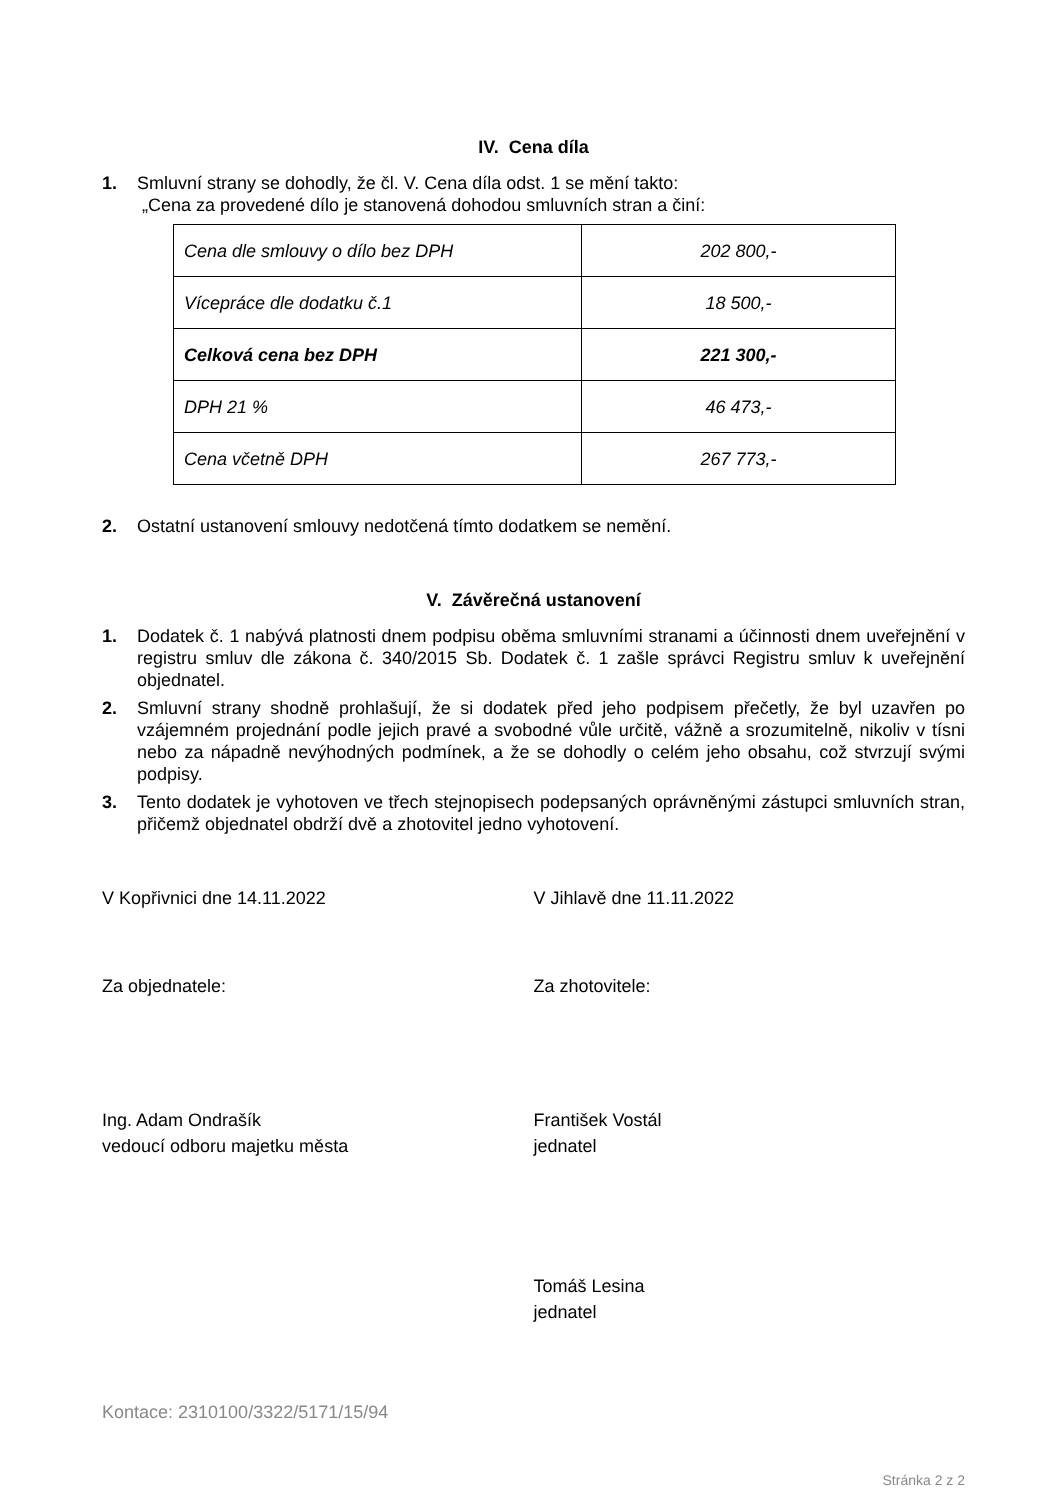IV. Cena díla
1. Smluvní strany se dohodly, že čl. V. Cena díla odst. 1 se mění takto:
„Cena za provedené dílo je stanovená dohodou smluvních stran a činí:
| Cena dle smlouvy o dílo bez DPH | 202 800,- |
| Vícepráce dle dodatku č.1 | 18 500,- |
| Celková cena bez DPH | 221 300,- |
| DPH 21 % | 46 473,- |
| Cena včetně DPH | 267 773,- |
2. Ostatní ustanovení smlouvy nedotčená tímto dodatkem se nemění.
V. Závěrečná ustanovení
1. Dodatek č. 1 nabývá platnosti dnem podpisu oběma smluvními stranami a účinnosti dnem uveřejnění v registru smluv dle zákona č. 340/2015 Sb. Dodatek č. 1 zašle správci Registru smluv k uveřejnění objednatel.
2. Smluvní strany shodně prohlašují, že si dodatek před jeho podpisem přečetly, že byl uzavřen po vzájemném projednání podle jejich pravé a svobodné vůle určitě, vážně a srozumitelně, nikoliv v tísni nebo za nápadně nevýhodných podmínek, a že se dohodly o celém jeho obsahu, což stvrzují svými podpisy.
3. Tento dodatek je vyhotoven ve třech stejnopisech podepsaných oprávněnými zástupci smluvních stran, přičemž objednatel obdrží dvě a zhotovitel jedno vyhotovení.
V Kopřivnici dne 14.11.2022 V Jihlavě dne 11.11.2022
Za objednatele: Za zhotovitele:
Ing. Adam Ondrašík
vedoucí odboru majetku města
František Vostál
jednatel
Tomáš Lesina
jednatel
Kontace: 2310100/3322/5171/15/94
Stránka 2 z 2